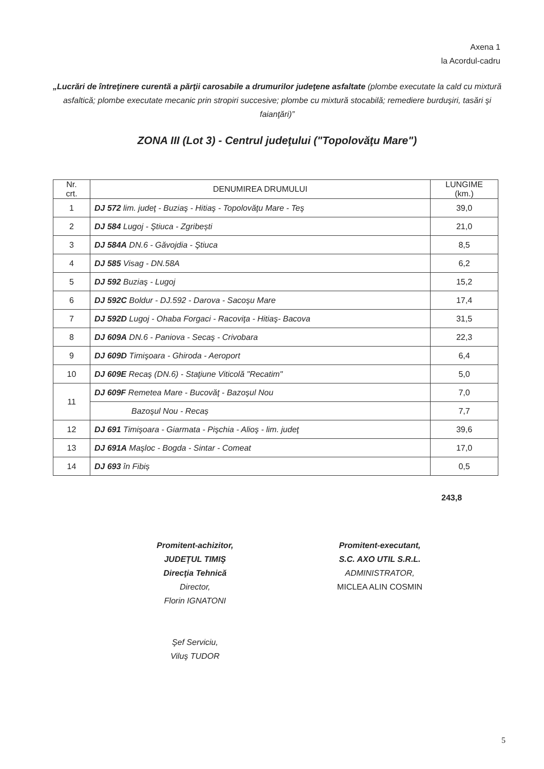Axena 1
la Acordul-cadru
„Lucrări de întreţinere curentă a părţii carosabile a drumurilor judeţene asfaltate (plombe executate la cald cu mixtură asfaltică; plombe executate mecanic prin stropiri succesive; plombe cu mixtură stocabilă; remediere burduşiri, tasări şi faianţări)”
ZONA III (Lot 3) - Centrul judeţului ("Topolovăţu Mare")
| Nr. crt. | DENUMIREA DRUMULUI | LUNGIME (km.) |
| --- | --- | --- |
| 1 | DJ 572 lim. judeţ - Buziaş - Hitiaş - Topolovăţu Mare - Teş | 39,0 |
| 2 | DJ 584 Lugoj - Ştiuca - Zgribești | 21,0 |
| 3 | DJ 584A DN.6 - Găvojdia - Ştiuca | 8,5 |
| 4 | DJ 585 Visag - DN.58A | 6,2 |
| 5 | DJ 592 Buziaş - Lugoj | 15,2 |
| 6 | DJ 592C Boldur - DJ.592 - Darova - Sacoşu Mare | 17,4 |
| 7 | DJ 592D Lugoj - Ohaba Forgaci - Racoviţa - Hitiaş- Bacova | 31,5 |
| 8 | DJ 609A DN.6 - Paniova - Secaş - Crivobara | 22,3 |
| 9 | DJ 609D Timişoara - Ghiroda - Aeroport | 6,4 |
| 10 | DJ 609E Recaş (DN.6) - Staţiune Viticolă "Recatim" | 5,0 |
| 11 | DJ 609F Remetea Mare - Bucovăţ - Bazoşul Nou | 7,0 |
| | Bazoşul Nou - Recaș | 7,7 |
| 12 | DJ 691 Timişoara - Giarmata - Pişchia - Alioş - lim. judeţ | 39,6 |
| 13 | DJ 691A Maşloc - Bogda - Sintar - Comeat | 17,0 |
| 14 | DJ 693 în Fibiș | 0,5 |
243,8
Promitent-achizitor,
JUDEŢUL TIMIŞ
Direcţia Tehnică
Director,
Florin IGNATONI
Şef Serviciu,
Viluş TUDOR
Promitent-executant,
S.C. AXO UTIL S.R.L.
ADMINISTRATOR,
MICLEA ALIN COSMIN
5